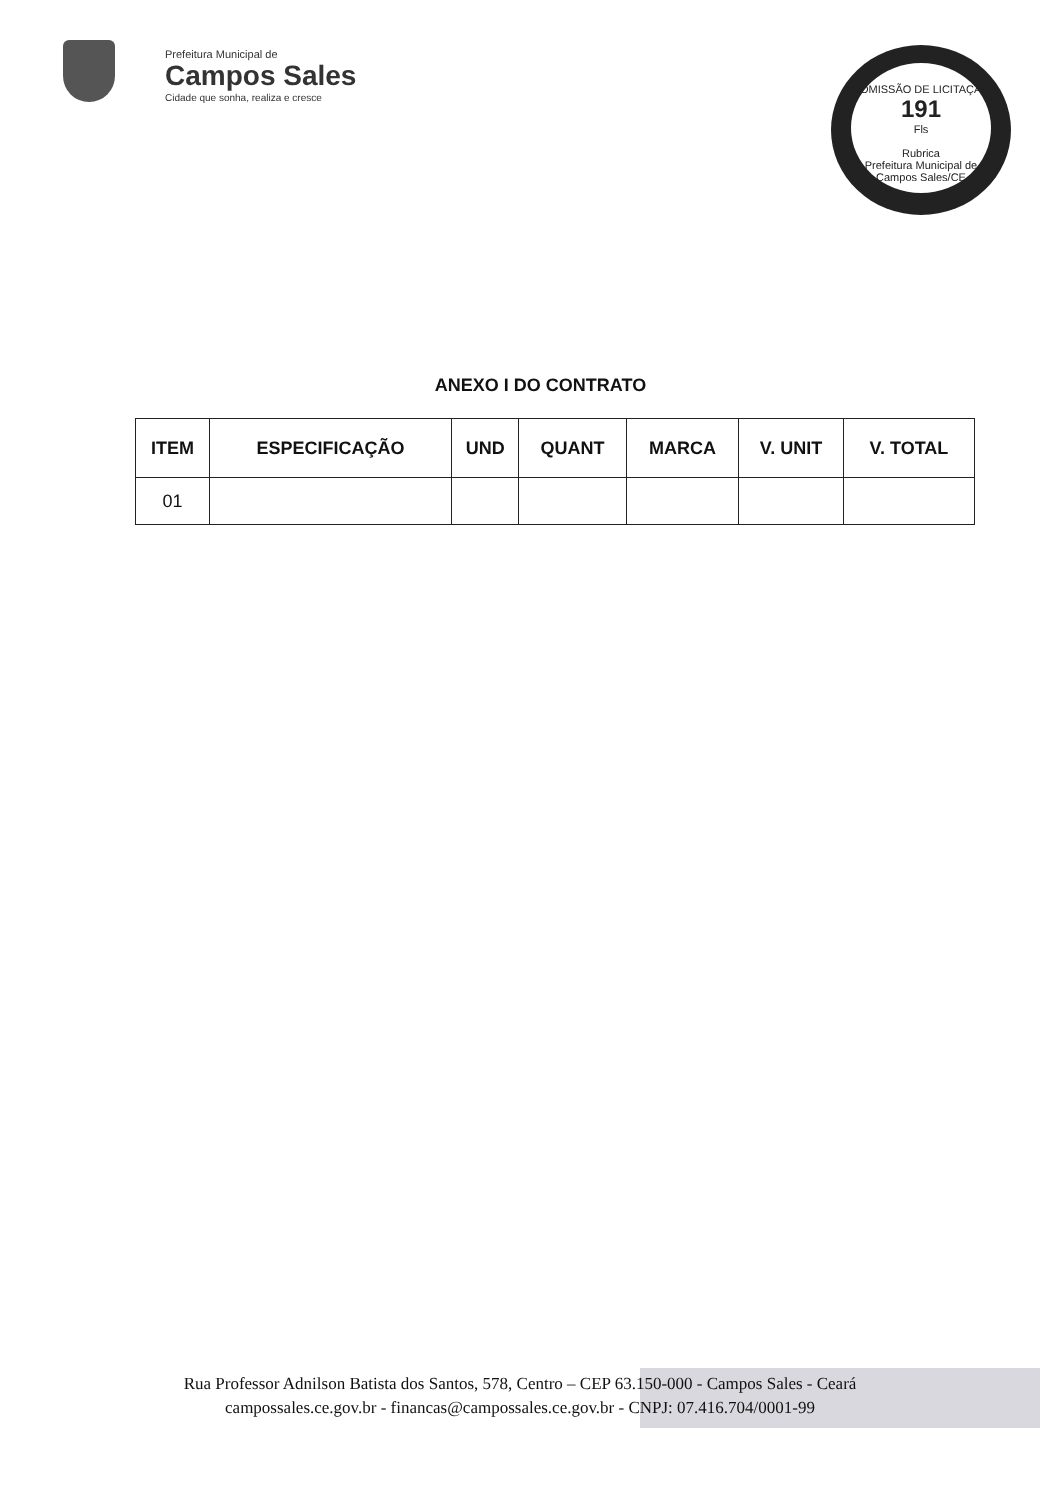Prefeitura Municipal de
Campos Sales
Cidade que sonha, realiza e cresce
COMISSÃO DE LICITAÇÃO
191
Fls
Rubrica
Prefeitura Municipal de Campos Sales/CE
ANEXO I DO CONTRATO
| ITEM | ESPECIFICAÇÃO | UND | QUANT | MARCA | V. UNIT | V. TOTAL |
| --- | --- | --- | --- | --- | --- | --- |
| 01 | | | | | | |
Rua Professor Adnilson Batista dos Santos, 578, Centro – CEP 63.150-000 - Campos Sales - Ceará
campossales.ce.gov.br - financas@campossales.ce.gov.br - CNPJ: 07.416.704/0001-99